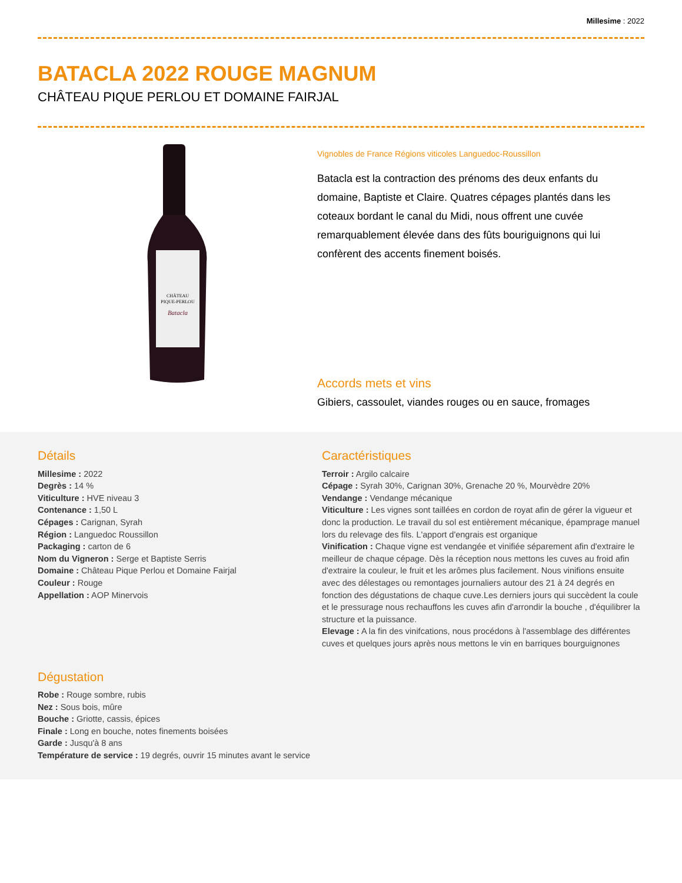Millesime : 2022
BATACLA 2022 ROUGE MAGNUM
CHÂTEAU PIQUE PERLOU ET DOMAINE FAIRJAL
CHÂTEAU
PIQUE-PERLOU
Batacla
Vignobles de France Régions viticoles Languedoc-Roussillon
Batacla est la contraction des prénoms des deux enfants du domaine, Baptiste et Claire. Quatres cépages plantés dans les coteaux bordant le canal du Midi, nous offrent une cuvée remarquablement élevée dans des fûts bouriguignons qui lui confèrent des accents finement boisés.
Accords mets et vins
Gibiers, cassoulet, viandes rouges ou en sauce, fromages
Détails
Millesime : 2022
Degrès : 14 %
Viticulture : HVE niveau 3
Contenance : 1,50 L
Cépages : Carignan, Syrah
Région : Languedoc Roussillon
Packaging : carton de 6
Nom du Vigneron : Serge et Baptiste Serris
Domaine : Château Pique Perlou et Domaine Fairjal
Couleur : Rouge
Appellation : AOP Minervois
Caractéristiques
Terroir : Argilo calcaire
Cépage : Syrah 30%, Carignan 30%, Grenache 20 %, Mourvèdre 20%
Vendange : Vendange mécanique
Viticulture : Les vignes sont taillées en cordon de royat afin de gérer la vigueur et donc la production. Le travail du sol est entièrement mécanique, épamprage manuel lors du relevage des fils. L'apport d'engrais est organique
Vinification : Chaque vigne est vendangée et vinifiée séparement afin d'extraire le meilleur de chaque cépage. Dès la réception nous mettons les cuves au froid afin d'extraire la couleur, le fruit et les arômes plus facilement. Nous vinifions ensuite avec des délestages ou remontages journaliers autour des 21 à 24 degrés en fonction des dégustations de chaque cuve.Les derniers jours qui succèdent la coule et le pressurage nous rechauffons les cuves afin d'arrondir la bouche , d'équilibrer la structure et la puissance.
Elevage : A la fin des vinifcations, nous procédons à l'assemblage des différentes cuves et quelques jours après nous mettons le vin en barriques bourguignones
Dégustation
Robe : Rouge sombre, rubis
Nez : Sous bois, mûre
Bouche : Griotte, cassis, épices
Finale : Long en bouche, notes finements boisées
Garde : Jusqu'à 8 ans
Température de service : 19 degrés, ouvrir 15 minutes avant le service